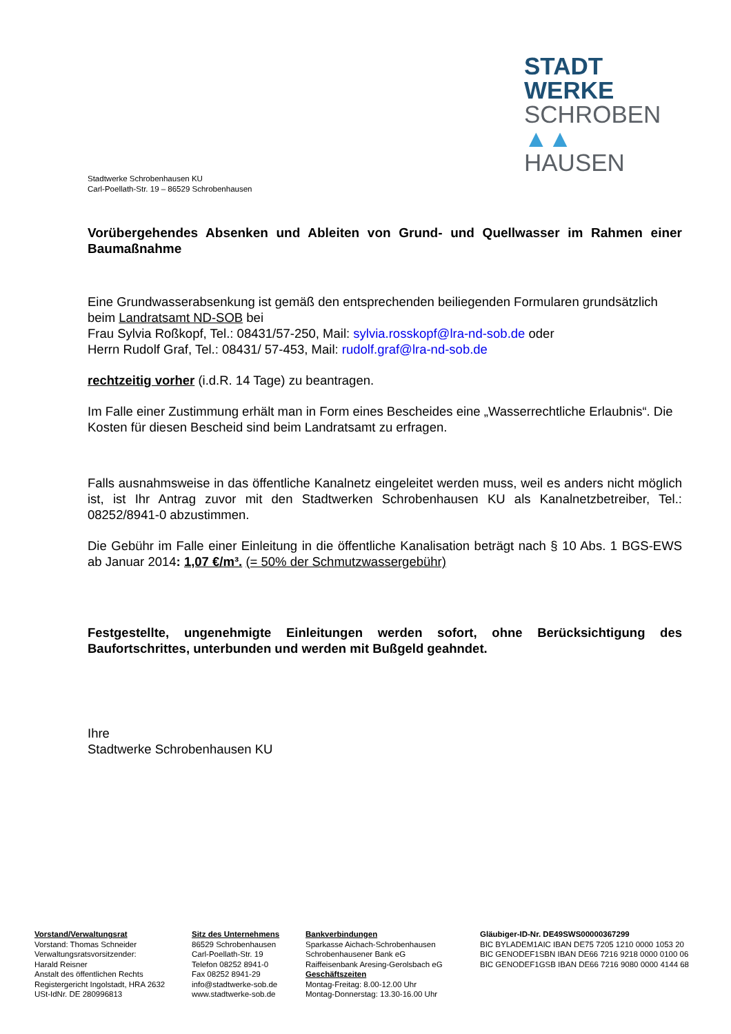STADT
WERKE
SCHROBEN
▲▲ HAUSEN
Stadtwerke Schrobenhausen KU
Carl-Poellath-Str. 19 – 86529 Schrobenhausen
Vorübergehendes Absenken und Ableiten von Grund- und Quellwasser im Rahmen einer Baumaßnahme
Eine Grundwasserabsenkung ist gemäß den entsprechenden beiliegenden Formularen grundsätzlich beim Landratsamt ND-SOB bei
Frau Sylvia Roßkopf, Tel.: 08431/57-250, Mail: sylvia.rosskopf@lra-nd-sob.de oder
Herrn Rudolf Graf, Tel.: 08431/ 57-453, Mail: rudolf.graf@lra-nd-sob.de
rechtzeitig vorher (i.d.R. 14 Tage) zu beantragen.
Im Falle einer Zustimmung erhält man in Form eines Bescheides eine „Wasserrechtliche Erlaubnis“. Die Kosten für diesen Bescheid sind beim Landratsamt zu erfragen.
Falls ausnahmsweise in das öffentliche Kanalnetz eingeleitet werden muss, weil es anders nicht möglich ist, ist Ihr Antrag zuvor mit den Stadtwerken Schrobenhausen KU als Kanalnetzbetreiber, Tel.: 08252/8941-0 abzustimmen.
Die Gebühr im Falle einer Einleitung in die öffentliche Kanalisation beträgt nach § 10 Abs. 1 BGS-EWS ab Januar 2014: 1,07 €/m³. (= 50% der Schmutzwassergebühr)
Festgestellte, ungenehmigte Einleitungen werden sofort, ohne Berücksichtigung des Baufortschrittes, unterbunden und werden mit Bußgeld geahndet.
Ihre
Stadtwerke Schrobenhausen KU
Vorstand/Verwaltungsrat
Vorstand: Thomas Schneider
Verwaltungsratsvorsitzender:
Harald Reisner
Anstalt des öffentlichen Rechts
Registergericht Ingolstadt, HRA 2632
USt-IdNr. DE 280996813
Sitz des Unternehmens
86529 Schrobenhausen
Carl-Poellath-Str. 19
Telefon 08252 8941-0
Fax 08252 8941-29
info@stadtwerke-sob.de
www.stadtwerke-sob.de
Bankverbindungen
Sparkasse Aichach-Schrobenhausen
Schrobenhausener Bank eG
Raiffeisenbank Aresing-Gerolsbach eG
Geschäftszeiten
Montag-Freitag: 8.00-12.00 Uhr
Montag-Donnerstag: 13.30-16.00 Uhr
Gläubiger-ID-Nr. DE49SWS00000367299
BIC BYLADEM1AIC IBAN DE75 7205 1210 0000 1053 20
BIC GENODEF1SBN IBAN DE66 7216 9218 0000 0100 06
BIC GENODEF1GSB IBAN DE66 7216 9080 0000 4144 68